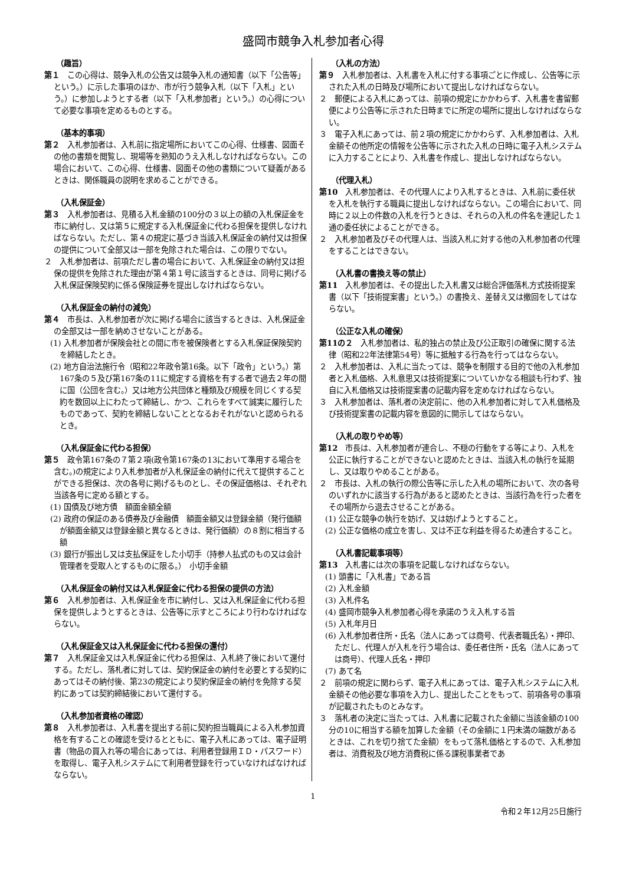盛岡市競争入札参加者心得
（趣旨）
第１　この心得は、競争入札の公告又は競争入札の通知書（以下「公告等」という。）に示した事項のほか、市が行う競争入札（以下「入札」という。）に参加しようとする者（以下「入札参加者」という。）の心得について必要な事項を定めるものとする。
（基本的事項）
第２　入札参加者は、入札前に指定場所においてこの心得、仕様書、図面その他の書類を閲覧し、現場等を熟知のうえ入札しなければならない。この場合において、この心得、仕様書、図面その他の書類について疑義があるときは、関係職員の説明を求めることができる。
（入札保証金）
第３　入札参加者は、見積る入札金額の100分の３以上の額の入札保証金を市に納付し、又は第５に規定する入札保証金に代わる担保を提供しなければならない。ただし、第４の規定に基づき当該入札保証金の納付又は担保の提供について全部又は一部を免除された場合は、この限りでない。
２　入札参加者は、前項ただし書の場合において、入札保証金の納付又は担保の提供を免除された理由が第４第１号に該当するときは、同号に掲げる入札保証保険契約に係る保険証券を提出しなければならない。
（入札保証金の納付の減免）
第４　市長は、入札参加者が次に掲げる場合に該当するときは、入札保証金の全部又は一部を納めさせないことがある。
(1) 入札参加者が保険会社との間に市を被保険者とする入札保証保険契約を締結したとき。
(2) 地方自治法施行令（昭和22年政令第16条。以下「政令」という。）第167条の５及び第167条の11に規定する資格を有する者で過去２年の間に国（公団を含む。）又は地方公共団体と種類及び規模を同じくする契約を数回以上にわたって締結し、かつ、これらをすべて誠実に履行したものであって、契約を締結しないこととなるおそれがないと認められるとき。
（入札保証金に代わる担保）
第５　政令第167条の７第２項(政令第167条の13において準用する場合を含む。)の規定により入札参加者が入札保証金の納付に代えて提供することができる担保は、次の各号に掲げるものとし、その保証価格は、それぞれ当該各号に定める額とする。
(1) 国債及び地方債　額面金額全額
(2) 政府の保証のある債券及び金融債　額面金額又は登録金額（発行価額が額面金額又は登録金額と異なるときは、発行価額）の８割に相当する額
(3) 銀行が振出し又は支払保証をした小切手（持参人払式のもの又は会計管理者を受取人とするものに限る。）　小切手金額
（入札保証金の納付又は入札保証金に代わる担保の提供の方法）
第６　入札参加者は、入札保証金を市に納付し、又は入札保証金に代わる担保を提供しようとするときは、公告等に示すところにより行わなければならない。
（入札保証金又は入札保証金に代わる担保の還付）
第７　入札保証金又は入札保証金に代わる担保は、入札終了後において還付する。ただし、落札者に対しては、契約保証金の納付を必要とする契約にあってはその納付後、第23の規定により契約保証金の納付を免除する契約にあっては契約締結後において還付する。
（入札参加者資格の確認）
第８　入札参加者は、入札書を提出する前に契約担当職員による入札参加資格を有することの確認を受けるとともに、電子入札にあっては、電子証明書（物品の買入れ等の場合にあっては、利用者登録用ＩＤ・パスワード）を取得し、電子入札システムにて利用者登録を行っていなければなければならない。
（入札の方法）
第９　入札参加者は、入札書を入札に付する事項ごとに作成し、公告等に示された入札の日時及び場所において提出しなければならない。
２　郵便による入札にあっては、前項の規定にかかわらず、入札書を書留郵便により公告等に示された日時までに所定の場所に提出しなければならない。
３　電子入札にあっては、前２項の規定にかかわらず、入札参加者は、入札金額その他所定の情報を公告等に示された入札の日時に電子入札システムに入力することにより、入札書を作成し、提出しなければならない。
（代理入札）
第10　入札参加者は、その代理人により入札するときは、入札前に委任状を入札を執行する職員に提出しなければならない。この場合において、同時に２以上の件数の入札を行うときは、それらの入札の件名を連記した１通の委任状によることができる。
２　入札参加者及びその代理人は、当該入札に対する他の入札参加者の代理をすることはできない。
（入札書の書換え等の禁止）
第11　入札参加者は、その提出した入札書又は総合評価落札方式技術提案書（以下「技術提案書」という。）の書換え、差替え又は撤回をしてはならない。
（公正な入札の確保）
第11の２　入札参加者は、私的独占の禁止及び公正取引の確保に関する法律（昭和22年法律第54号）等に抵触する行為を行ってはならない。
２　入札参加者は、入札に当たっては、競争を制限する目的で他の入札参加者と入札価格、入札意思又は技術提案についていかなる相談も行わず、独自に入札価格又は技術提案書の記載内容を定めなければならない。
３　入札参加者は、落札者の決定前に、他の入札参加者に対して入札価格及び技術提案書の記載内容を意図的に開示してはならない。
（入札の取りやめ等）
第12　市長は、入札参加者が連合し、不穏の行動をする等により、入札を公正に執行することができないと認めたときは、当該入札の執行を延期し、又は取りやめることがある。
２　市長は、入札の執行の際公告等に示した入札の場所において、次の各号のいずれかに該当する行為があると認めたときは、当該行為を行った者をその場所から退去させることがある。
(1) 公正な競争の執行を妨げ、又は妨げようとすること。
(2) 公正な価格の成立を害し、又は不正な利益を得るため連合すること。
（入札書記載事項等）
第13　入札書には次の事項を記載しなければならない。
(1) 頭書に「入札書」である旨
(2) 入札金額
(3) 入札件名
(4) 盛岡市競争入札参加者心得を承諾のうえ入札する旨
(5) 入札年月日
(6) 入札参加者住所・氏名（法人にあっては商号、代表者職氏名）・押印、ただし、代理人が入札を行う場合は、委任者住所・氏名（法人にあっては商号）、代理人氏名・押印
(7) あて名
２　前項の規定に関わらず、電子入札にあっては、電子入札システムに入札金額その他必要な事項を入力し、提出したことをもって、前項各号の事項が記載されたものとみなす。
３　落札者の決定に当たっては、入札書に記載された金額に当該金額の100分の10に相当する額を加算した金額（その金額に１円未満の端数があるときは、これを切り捨てた金額）をもって落札価格とするので、入札参加者は、消費税及び地方消費税に係る課税事業者であ
1
令和２年12月25日施行